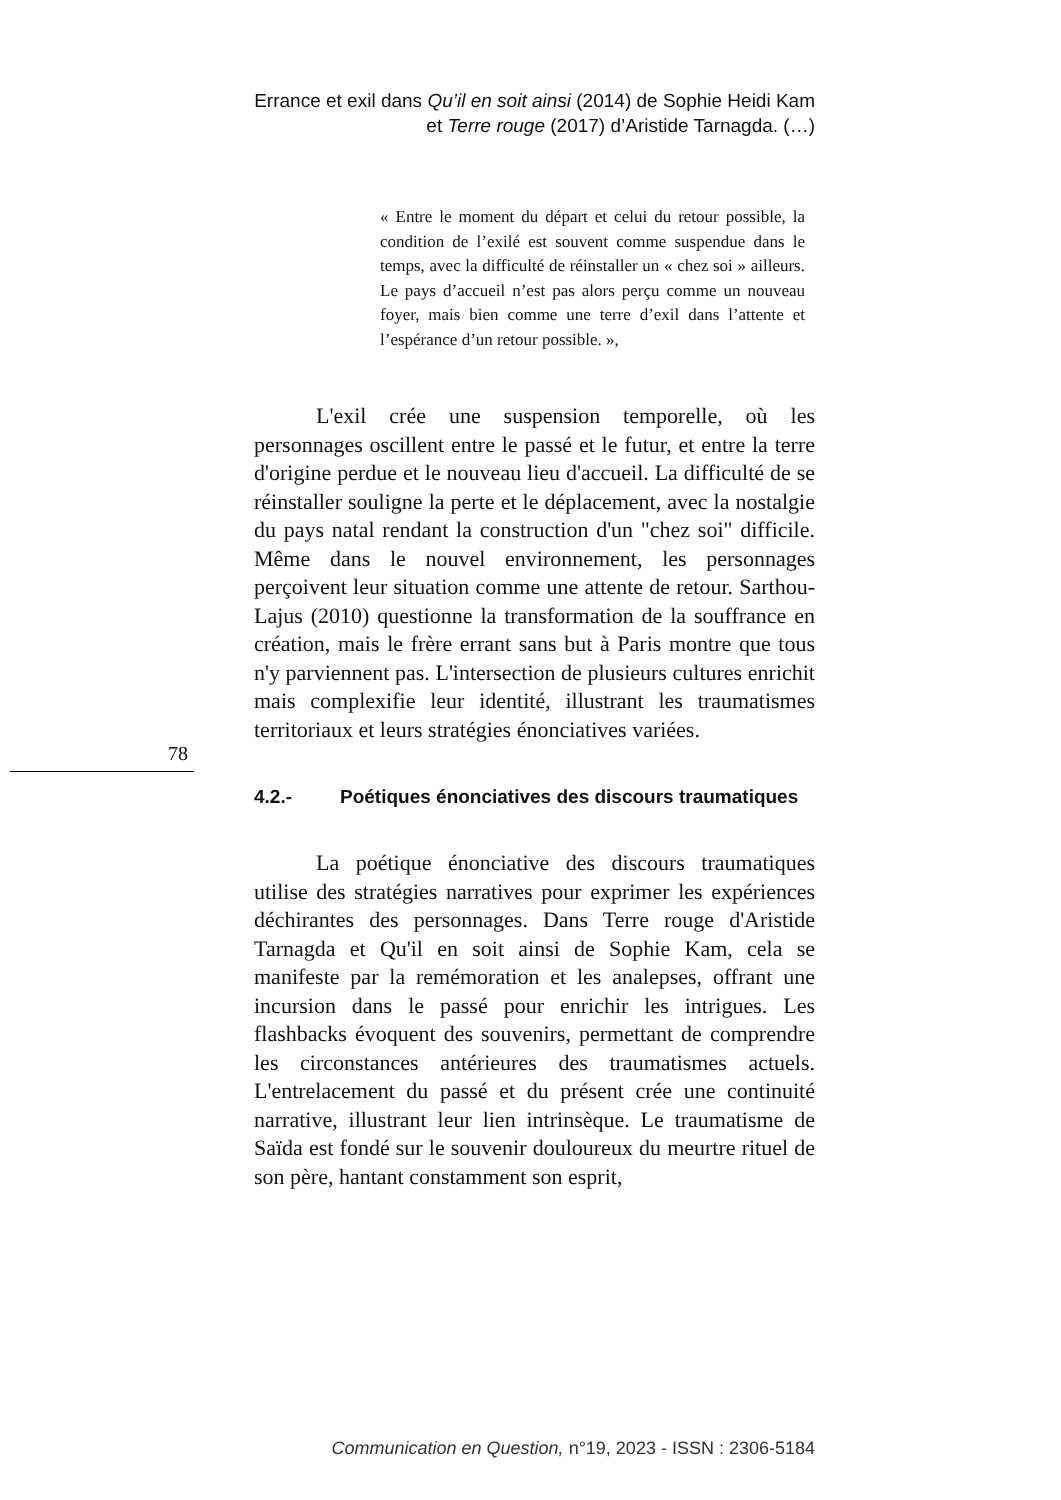Errance et exil dans Qu’il en soit ainsi (2014) de Sophie Heidi Kam et Terre rouge (2017) d’Aristide Tarnagda. (…)
« Entre le moment du départ et celui du retour possible, la condition de l’exilé est souvent comme suspendue dans le temps, avec la difficulté de réinstaller un « chez soi » ailleurs. Le pays d’accueil n’est pas alors perçu comme un nouveau foyer, mais bien comme une terre d’exil dans l’attente et l’espérance d’un retour possible. »,
L'exil crée une suspension temporelle, où les personnages oscillent entre le passé et le futur, et entre la terre d'origine perdue et le nouveau lieu d'accueil. La difficulté de se réinstaller souligne la perte et le déplacement, avec la nostalgie du pays natal rendant la construction d'un "chez soi" difficile. Même dans le nouvel environnement, les personnages perçoivent leur situation comme une attente de retour. Sarthou-Lajus (2010) questionne la transformation de la souffrance en création, mais le frère errant sans but à Paris montre que tous n'y parviennent pas. L'intersection de plusieurs cultures enrichit mais complexifie leur identité, illustrant les traumatismes territoriaux et leurs stratégies énonciatives variées.
4.2.- Poétiques énonciatives des discours traumatiques
La poétique énonciative des discours traumatiques utilise des stratégies narratives pour exprimer les expériences déchirantes des personnages. Dans Terre rouge d'Aristide Tarnagda et Qu'il en soit ainsi de Sophie Kam, cela se manifeste par la remémoration et les analepses, offrant une incursion dans le passé pour enrichir les intrigues. Les flashbacks évoquent des souvenirs, permettant de comprendre les circonstances antérieures des traumatismes actuels. L'entrelacement du passé et du présent crée une continuité narrative, illustrant leur lien intrinsèque. Le traumatisme de Saïda est fondé sur le souvenir douloureux du meurtre rituel de son père, hantant constamment son esprit,
78
Communication en Question, n°19, 2023 - ISSN : 2306-5184